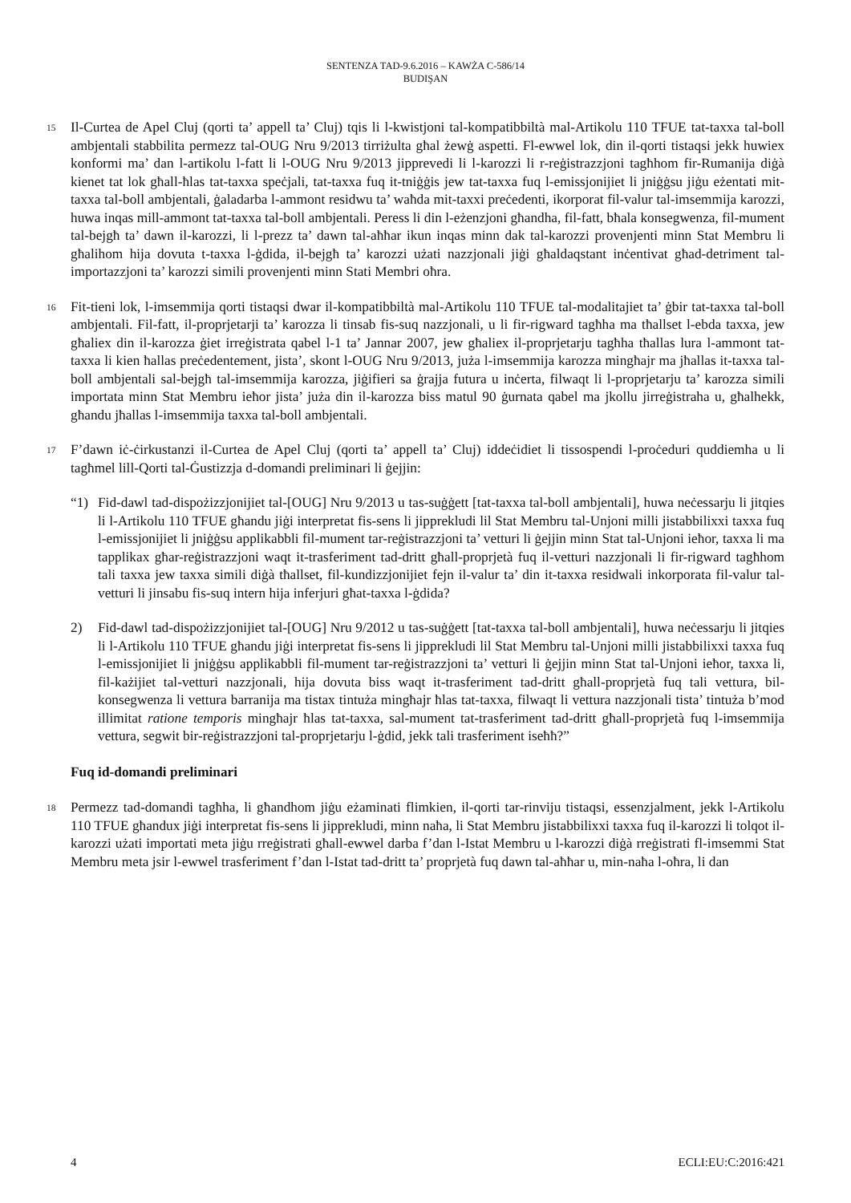SENTENZA TAD-9.6.2016 – KAWŻA C-586/14
BUDIŞAN
15
Il-Curtea de Apel Cluj (qorti ta’ appell ta’ Cluj) tqis li l-kwistjoni tal-kompatibbiltà mal-Artikolu 110 TFUE tat-taxxa tal-boll ambjentali stabbilita permezz tal-OUG Nru 9/2013 tirriżulta għal żewġ aspetti. Fl-ewwel lok, din il-qorti tistaqsi jekk huwiex konformi ma’ dan l-artikolu l-fatt li l-OUG Nru 9/2013 jipprevedi li l-karozzi li r-reġistrazzjoni tagħhom fir-Rumanija diġà kienet tat lok għall-ħlas tat-taxxa speċjali, tat-taxxa fuq it-tniġġis jew tat-taxxa fuq l-emissjonijiet li jniġġsu jiġu eżentati mit-taxxa tal-boll ambjentali, ġaladarba l-ammont residwu ta’ waħda mit-taxxi preċedenti, ikorporat fil-valur tal-imsemmija karozzi, huwa inqas mill-ammont tat-taxxa tal-boll ambjentali. Peress li din l-eżenzjoni għandha, fil-fatt, bħala konsegwenza, fil-mument tal-bejgħ ta’ dawn il-karozzi, li l-prezz ta’ dawn tal-aħħar ikun inqas minn dak tal-karozzi provenjenti minn Stat Membru li għalihom hija dovuta t-taxxa l-ġdida, il-bejgħ ta’ karozzi użati nazzjonali jiġi għaldaqstant inċentivat għad-detriment tal-importazzjoni ta’ karozzi simili provenjenti minn Stati Membri oħra.
16
Fit-tieni lok, l-imsemmija qorti tistaqsi dwar il-kompatibbiltà mal-Artikolu 110 TFUE tal-modalitajiet ta’ ġbir tat-taxxa tal-boll ambjentali. Fil-fatt, il-proprjetarji ta’ karozza li tinsab fis-suq nazzjonali, u li fir-rigward tagħha ma tħallset l-ebda taxxa, jew għaliex din il-karozza ġiet irreġistrata qabel l-1 ta’ Jannar 2007, jew għaliex il-proprjetarju tagħha tħallas lura l-ammont tat-taxxa li kien ħallas preċedentement, jista’, skont l-OUG Nru 9/2013, juża l-imsemmija karozza mingħajr ma jħallas it-taxxa tal-boll ambjentali sal-bejgħ tal-imsemmija karozza, jiġifieri sa ġrajja futura u inċerta, filwaqt li l-proprjetarju ta’ karozza simili importata minn Stat Membru ieħor jista’ juża din il-karozza biss matul 90 ġurnata qabel ma jkollu jirreġistraha u, għalhekk, għandu jħallas l-imsemmija taxxa tal-boll ambjentali.
17
F’dawn iċ-ċirkustanzi il-Curtea de Apel Cluj (qorti ta’ appell ta’ Cluj) iddeċidiet li tissospendi l-proċeduri quddiemha u li tagħmel lill-Qorti tal-Ġustizzja d-domandi preliminari li ġejjin:
“1) Fid-dawl tad-dispożizzjonijiet tal-[OUG] Nru 9/2013 u tas-suġġett [tat-taxxa tal-boll ambjentali], huwa neċessarju li jitqies li l-Artikolu 110 TFUE għandu jiġi interpretat fis-sens li jipprekludi lil Stat Membru tal-Unjoni milli jistabbilixxi taxxa fuq l-emissjonijiet li jniġġsu applikabbli fil-mument tar-reġistrazzjoni ta’ vetturi li ġejjin minn Stat tal-Unjoni ieħor, taxxa li ma tapplikax għar-reġistrazzjoni waqt it-trasferiment tad-dritt għall-proprjetà fuq il-vetturi nazzjonali li fir-rigward tagħhom tali taxxa jew taxxa simili diġà tħallset, fil-kundizzjonijiet fejn il-valur ta’ din it-taxxa residwali inkorporata fil-valur tal-vetturi li jinsabu fis-suq intern hija inferjuri għat-taxxa l-ġdida?
2) Fid-dawl tad-dispożizzjonijiet tal-[OUG] Nru 9/2012 u tas-suġġett [tat-taxxa tal-boll ambjentali], huwa neċessarju li jitqies li l-Artikolu 110 TFUE għandu jiġi interpretat fis-sens li jipprekludi lil Stat Membru tal-Unjoni milli jistabbilixxi taxxa fuq l-emissjonijiet li jniġġsu applikabbli fil-mument tar-reġistrazzjoni ta’ vetturi li ġejjin minn Stat tal-Unjoni ieħor, taxxa li, fil-każijiet tal-vetturi nazzjonali, hija dovuta biss waqt it-trasferiment tad-dritt għall-proprjetà fuq tali vettura, bil-konsegwenza li vettura barranija ma tistax tintuża mingħajr ħlas tat-taxxa, filwaqt li vettura nazzjonali tista’ tintuża b’mod illimitat ratione temporis mingħajr ħlas tat-taxxa, sal-mument tat-trasferiment tad-dritt għall-proprjetà fuq l-imsemmija vettura, segwit bir-reġistrazzjoni tal-proprjetarju l-ġdid, jekk tali trasferiment iseħħ?”
Fuq id-domandi preliminari
18
Permezz tad-domandi tagħha, li għandhom jiġu eżaminati flimkien, il-qorti tar-rinviju tistaqsi, essenzjalment, jekk l-Artikolu 110 TFUE għandux jiġi interpretat fis-sens li jipprekludi, minn naħa, li Stat Membru jistabbilixxi taxxa fuq il-karozzi li tolqot il-karozzi użati importati meta jiġu rreġistrati għall-ewwel darba f’dan l-Istat Membru u l-karozzi diġà rreġistrati fl-imsemmi Stat Membru meta jsir l-ewwel trasferiment f’dan l-Istat tad-dritt ta’ proprjetà fuq dawn tal-aħħar u, min-naħa l-oħra, li dan
4 ECLI:EU:C:2016:421